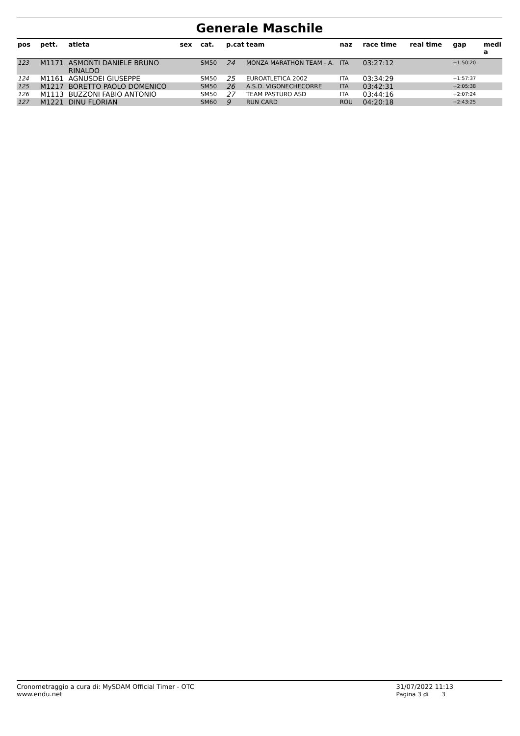Generale Maschile
| pos | pett. | atleta | sex | cat. | p.cat | team | naz | race time | real time | gap | medi a |
| --- | --- | --- | --- | --- | --- | --- | --- | --- | --- | --- | --- |
| 123 | M1171 | ASMONTI DANIELE BRUNO RINALDO | | SM50 | 24 | MONZA MARATHON TEAM - A. | ITA | 03:27:12 | | +1:50:20 | |
| 124 | M1161 | AGNUSDEI GIUSEPPE | | SM50 | 25 | EUROATLETICA 2002 | ITA | 03:34:29 | | +1:57:37 | |
| 125 | M1217 | BORETTO PAOLO DOMENICO | | SM50 | 26 | A.S.D. VIGONECHECORRE | ITA | 03:42:31 | | +2:05:38 | |
| 126 | M1113 | BUZZONI FABIO ANTONIO | | SM50 | 27 | TEAM PASTURO ASD | ITA | 03:44:16 | | +2:07:24 | |
| 127 | M1221 | DINU FLORIAN | | SM60 | 9 | RUN CARD | ROU | 04:20:18 | | +2:43:25 | |
Cronometraggio a cura di: MySDAM Official Timer - OTC
www.endu.net
31/07/2022 11:13
Pagina 3 di 3